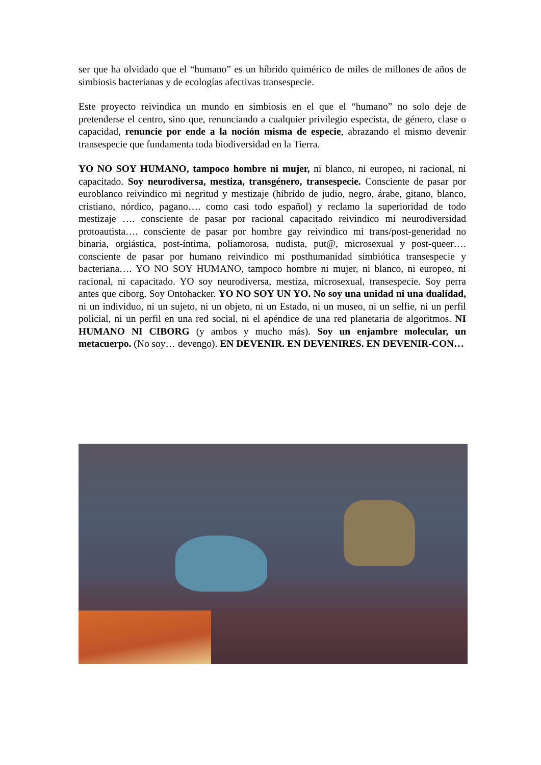ser que ha olvidado que el “humano” es un híbrido quimérico de miles de millones de años de simbiosis bacterianas y de ecologías afectivas transespecie.
Este proyecto reivindica un mundo en simbiosis en el que el “humano” no solo deje de pretenderse el centro, sino que, renunciando a cualquier privilegio especista, de género, clase o capacidad, renuncie por ende a la noción misma de especie, abrazando el mismo devenir transespecie que fundamenta toda biodiversidad en la Tierra.
YO NO SOY HUMANO, tampoco hombre ni mujer, ni blanco, ni europeo, ni racional, ni capacitado. Soy neurodiversa, mestiza, transgénero, transespecie. Consciente de pasar por euroblanco reivindico mi negritud y mestizaje (híbrido de judio, negro, árabe, gitano, blanco, cristiano, nórdico, pagano…. como casi todo español) y reclamo la superioridad de todo mestizaje …. consciente de pasar por racional capacitado reivindico mi neurodiversidad protoautista…. consciente de pasar por hombre gay reivindico mi trans/post-generidad no binaria, orgiástica, post-íntima, poliamorosa, nudista, put@, microsexual y post-queer…. consciente de pasar por humano reivindico mi posthumanidad simbiótica transespecie y bacteriana…. YO NO SOY HUMANO, tampoco hombre ni mujer, ni blanco, ni europeo, ni racional, ni capacitado. YO soy neurodiversa, mestiza, microsexual, transespecie. Soy perra antes que ciborg. Soy Ontohacker. YO NO SOY UN YO. No soy una unidad ni una dualidad, ni un individuo, ni un sujeto, ni un objeto, ni un Estado, ni un museo, ni un selfie, ni un perfil policial, ni un perfil en una red social, ni el apéndice de una red planetaria de algoritmos. NI HUMANO NI CIBORG (y ambos y mucho más). Soy un enjambre molecular, un metacuerpo. (No soy… devengo). EN DEVENIR. EN DEVENIRES. EN DEVENIR-CON…